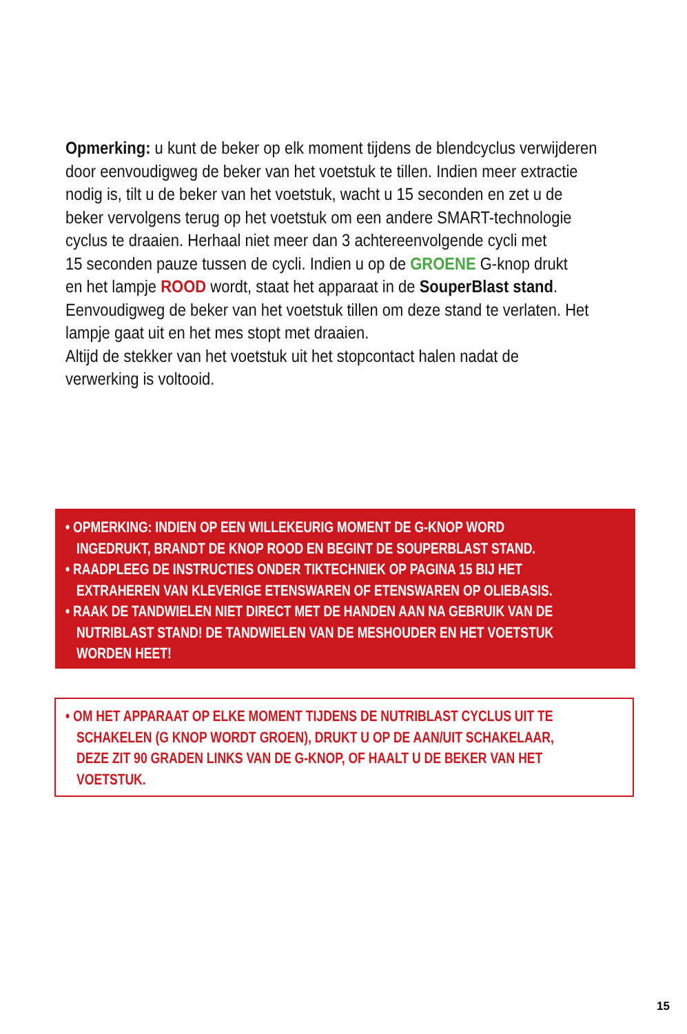Opmerking: u kunt de beker op elk moment tijdens de blendcyclus verwijderen
door eenvoudigweg de beker van het voetstuk te tillen. Indien meer extractie
nodig is, tilt u de beker van het voetstuk, wacht u 15 seconden en zet u de
beker vervolgens terug op het voetstuk om een andere SMART-technologie
cyclus te draaien. Herhaal niet meer dan 3 achtereenvolgende cycli met
15 seconden pauze tussen de cycli. Indien u op de GROENE G-knop drukt
en het lampje ROOD wordt, staat het apparaat in de SouperBlast stand.
Eenvoudigweg de beker van het voetstuk tillen om deze stand te verlaten. Het
lampje gaat uit en het mes stopt met draaien.
Altijd de stekker van het voetstuk uit het stopcontact halen nadat de
verwerking is voltooid.
• OPMERKING: INDIEN OP EEN WILLEKEURIG MOMENT DE G-KNOP WORD
INGEDRUKT, BRANDT DE KNOP ROOD EN BEGINT DE SOUPERBLAST STAND.
• RAADPLEEG DE INSTRUCTIES ONDER TIKTECHNIEK OP PAGINA 15 BIJ HET
EXTRAHEREN VAN KLEVERIGE ETENSWAREN OF ETENSWAREN OP OLIEBASIS.
• RAAK DE TANDWIELEN NIET DIRECT MET DE HANDEN AAN NA GEBRUIK VAN DE
NUTRIBLAST STAND! DE TANDWIELEN VAN DE MESHOUDER EN HET VOETSTUK
WORDEN HEET!
• OM HET APPARAAT OP ELKE MOMENT TIJDENS DE NUTRIBLAST CYCLUS UIT TE
SCHAKELEN (G KNOP WORDT GROEN), DRUKT U OP DE AAN/UIT SCHAKELAAR,
DEZE ZIT 90 GRADEN LINKS VAN DE G-KNOP, OF HAALT U DE BEKER VAN HET
VOETSTUK.
15